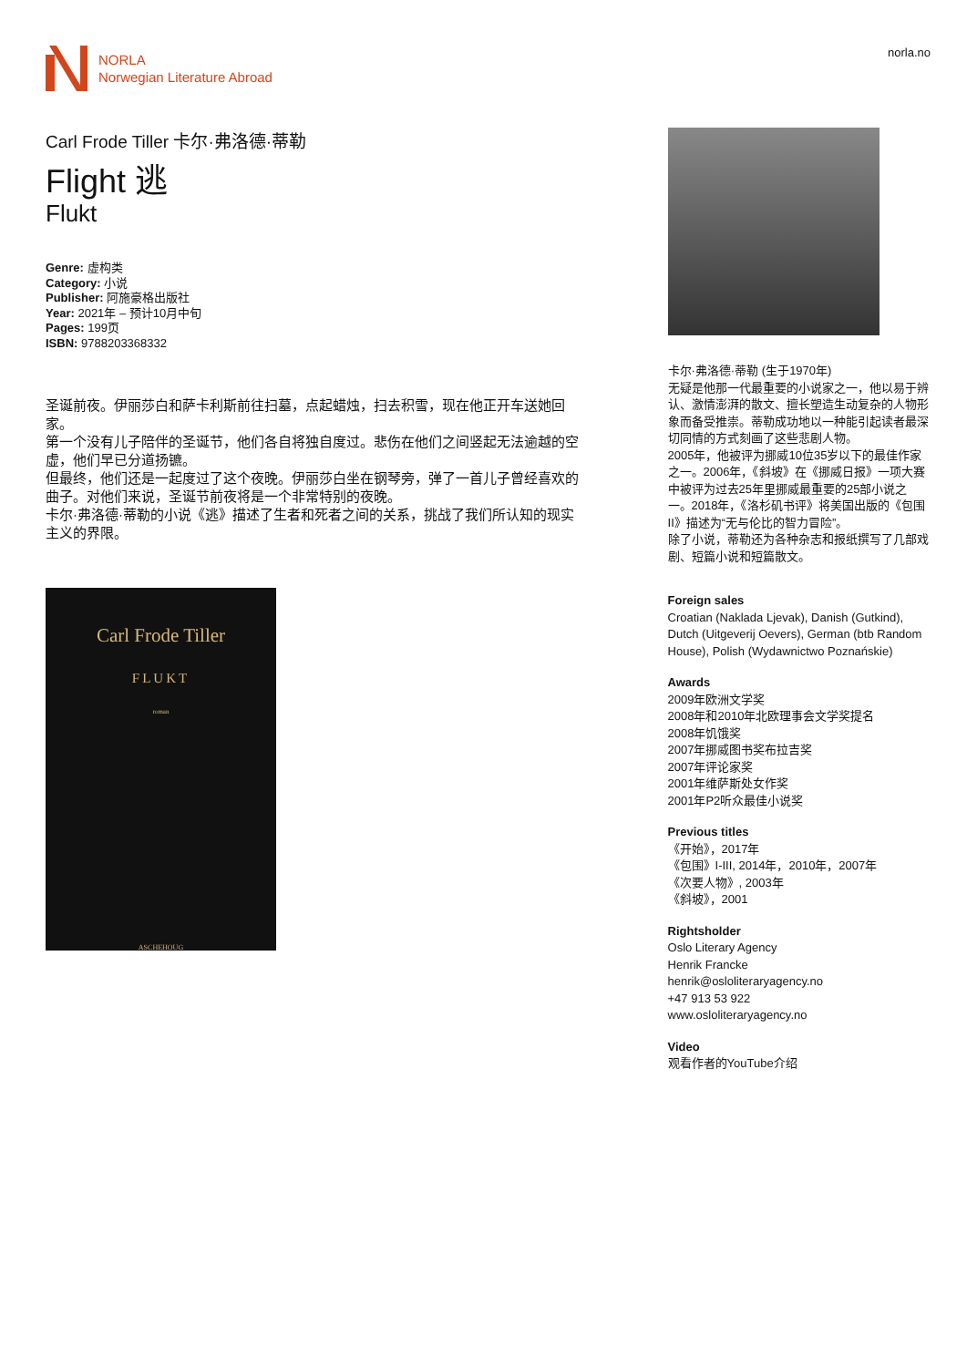NORLA
Norwegian Literature Abroad
norla.no
Carl Frode Tiller 卡尔·弗洛德·蒂勒
Flight 逃
Flukt
Genre: 虚构类
Category: 小说
Publisher: 阿施豪格出版社
Year: 2021年 – 预计10月中旬
Pages: 199页
ISBN: 9788203368332
圣诞前夜。伊丽莎白和萨卡利斯前往扫墓，点起蜡烛，扫去积雪，现在他正开车送她回家。
第一个没有儿子陪伴的圣诞节，他们各自将独自度过。悲伤在他们之间竖起无法逾越的空虚，他们早已分道扬镳。
但最终，他们还是一起度过了这个夜晚。伊丽莎白坐在钢琴旁，弹了一首儿子曾经喜欢的曲子。对他们来说，圣诞节前夜将是一个非常特别的夜晚。
卡尔·弗洛德·蒂勒的小说《逃》描述了生者和死者之间的关系，挑战了我们所认知的现实主义的界限。
Carl Frode Tiller
FLUKT
roman
ASCHEHOUG
卡尔·弗洛德·蒂勒 (生于1970年)
无疑是他那一代最重要的小说家之一，他以易于辨认、激情澎湃的散文、擅长塑造生动复杂的人物形象而备受推崇。蒂勒成功地以一种能引起读者最深切同情的方式刻画了这些悲剧人物。
2005年，他被评为挪威10位35岁以下的最佳作家之一。2006年，《斜坡》在《挪威日报》一项大赛中被评为过去25年里挪威最重要的25部小说之一。2018年，《洛杉矶书评》将美国出版的《包围II》描述为“无与伦比的智力冒险”。
除了小说，蒂勒还为各种杂志和报纸撰写了几部戏剧、短篇小说和短篇散文。
Foreign sales
Croatian (Naklada Ljevak), Danish (Gutkind), Dutch (Uitgeverij Oevers), German (btb Random House), Polish (Wydawnictwo Poznańskie)
Awards
2009年欧洲文学奖
2008年和2010年北欧理事会文学奖提名
2008年饥饿奖
2007年挪威图书奖布拉吉奖
2007年评论家奖
2001年维萨斯处女作奖
2001年P2听众最佳小说奖
Previous titles
《开始》，2017年
《包围》I-III, 2014年，2010年，2007年
《次要人物》, 2003年
《斜坡》，2001
Rightsholder
Oslo Literary Agency
Henrik Francke
henrik@osloliteraryagency.no
+47 913 53 922
www.osloliteraryagency.no
Video
观看作者的YouTube介绍